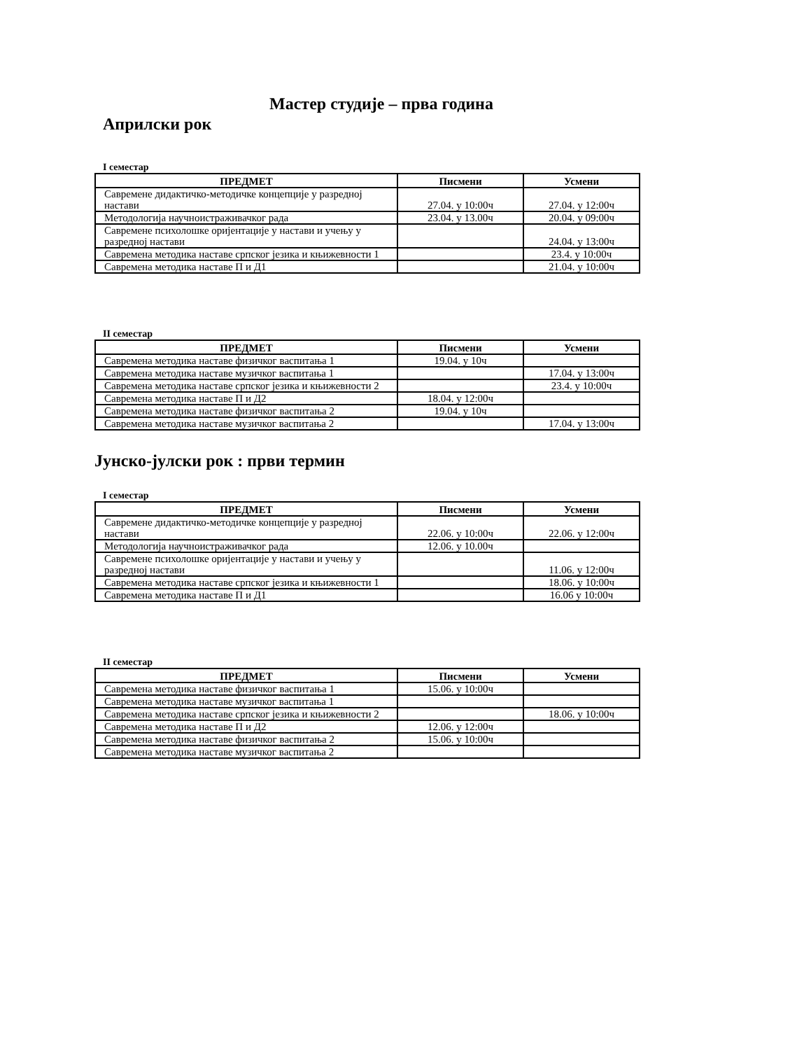Мастер студије – прва година
Априлски рок
I семестар
| ПРЕДМЕТ | Писмени | Усмени |
| --- | --- | --- |
| Савремене дидактичко-методичке концепције у разредној настави | 27.04. у 10:00ч | 27.04. у 12:00ч |
| Методологија научноистраживачког рада | 23.04. у 13.00ч | 20.04. у 09:00ч |
| Савремене психолошке оријентације у настави и учењу у разредној настави | | 24.04. у 13:00ч |
| Савремена методика наставе српског језика и књижевности 1 | | 23.4. у 10:00ч |
| Савремена методика наставе П и Д1 | | 21.04. у 10:00ч |
II семестар
| ПРЕДМЕТ | Писмени | Усмени |
| --- | --- | --- |
| Савремена методика наставе физичког васпитања 1 | 19.04. у 10ч | |
| Савремена методика наставе музичког васпитања 1 | | 17.04. у 13:00ч |
| Савремена методика наставе српског језика и књижевности 2 | | 23.4. у 10:00ч |
| Савремена методика наставе П и Д2 | 18.04. у 12:00ч | |
| Савремена методика наставе физичког васпитања 2 | 19.04. у 10ч | |
| Савремена методика наставе музичког васпитања 2 | | 17.04. у 13:00ч |
Јунско-јулски рок : први термин
I семестар
| ПРЕДМЕТ | Писмени | Усмени |
| --- | --- | --- |
| Савремене дидактичко-методичке концепције у разредној настави | 22.06. у 10:00ч | 22.06. у 12:00ч |
| Методологија научноистраживачког рада | 12.06. у 10.00ч | |
| Савремене психолошке оријентације у настави и учењу у разредној настави | | 11.06. у 12:00ч |
| Савремена методика наставе српског језика и књижевности 1 | | 18.06. у 10:00ч |
| Савремена методика наставе П и Д1 | | 16.06 у 10:00ч |
II семестар
| ПРЕДМЕТ | Писмени | Усмени |
| --- | --- | --- |
| Савремена методика наставе физичког васпитања 1 | 15.06. у 10:00ч | |
| Савремена методика наставе музичког васпитања 1 | | |
| Савремена методика наставе српског језика и књижевности 2 | | 18.06. у 10:00ч |
| Савремена методика наставе П и Д2 | 12.06. у 12:00ч | |
| Савремена методика наставе физичког васпитања 2 | 15.06. у 10:00ч | |
| Савремена методика наставе музичког васпитања 2 | | |